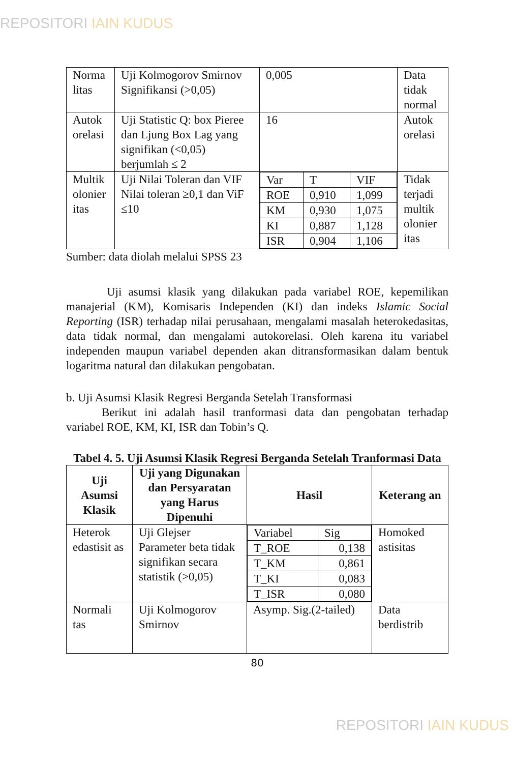REPOSITORI IAIN KUDUS
| Norma litas | Uji Kolmogorov Smirnov Signifikansi (>0,05) | 0,005 | Data tidak normal |
| Autok orelasi | Uji Statistic Q: box Pieree dan Ljung Box Lag yang signifikan (<0,05) berjumlah ≤ 2 | 16 | Autok orelasi |
| Multik olonier itas | Uji Nilai Toleran dan VIF Nilai toleran ≥0,1 dan ViF ≤10 | / Var / T / VIF / / ROE / 0,910 / 1,099 / / KM / 0,930 / 1,075 / / KI / 0,887 / 1,128 / / ISR / 0,904 / 1,106 / | Tidak terjadi multik olonier itas |
Sumber: data diolah melalui SPSS 23
Uji asumsi klasik yang dilakukan pada variabel ROE, kepemilikan manajerial (KM), Komisaris Independen (KI) dan indeks Islamic Social Reporting (ISR) terhadap nilai perusahaan, mengalami masalah heterokedasitas, data tidak normal, dan mengalami autokorelasi. Oleh karena itu variabel independen maupun variabel dependen akan ditransformasikan dalam bentuk logaritma natural dan dilakukan pengobatan.
b. Uji Asumsi Klasik Regresi Berganda Setelah Transformasi
Berikut ini adalah hasil tranformasi data dan pengobatan terhadap variabel ROE, KM, KI, ISR dan Tobin’s Q.
Tabel 4. 5. Uji Asumsi Klasik Regresi Berganda Setelah Tranformasi Data
| Uji Asumsi Klasik | Uji yang Digunakan dan Persyaratan yang Harus Dipenuhi | Hasil | Keterang an |
| --- | --- | --- | --- |
| Heterok edastisit as | Uji Glejser Parameter beta tidak signifikan secara statistik (>0,05) | / Variabel / Sig / / T_ROE / 0,138 / / T_KM / 0,861 / / T_KI / 0,083 / / T_ISR / 0,080 / | Homoked astisitas |
| Normali tas | Uji Kolmogorov Smirnov | Asymp. Sig.(2-tailed) | Data berdistrib |
80
REPOSITORI IAIN KUDUS